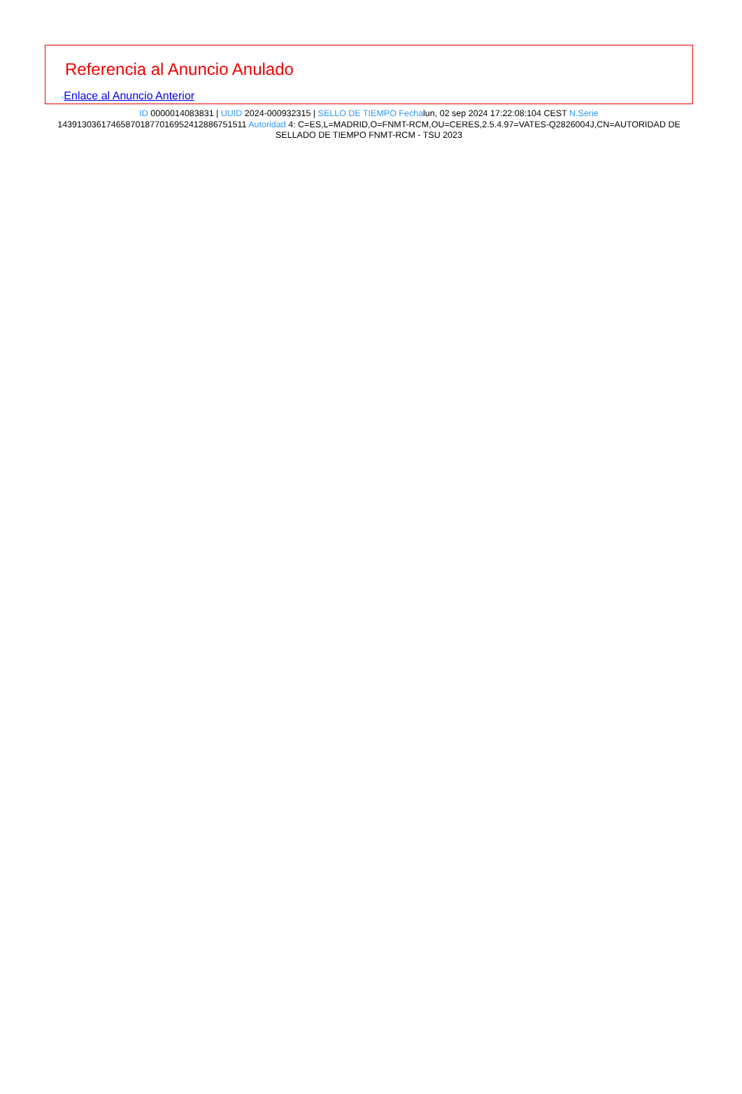Referencia al Anuncio Anulado
···›Enlace al Anuncio Anterior
ID 0000014083831 | UUID 2024-000932315 | SELLO DE TIEMPO Fechalun, 02 sep 2024 17:22:08:104 CEST N.Serie 143913036174658701877016952412886751511 Autoridad 4: C=ES,L=MADRID,O=FNMT-RCM,OU=CERES,2.5.4.97=VATES-Q2826004J,CN=AUTORIDAD DE SELLADO DE TIEMPO FNMT-RCM - TSU 2023